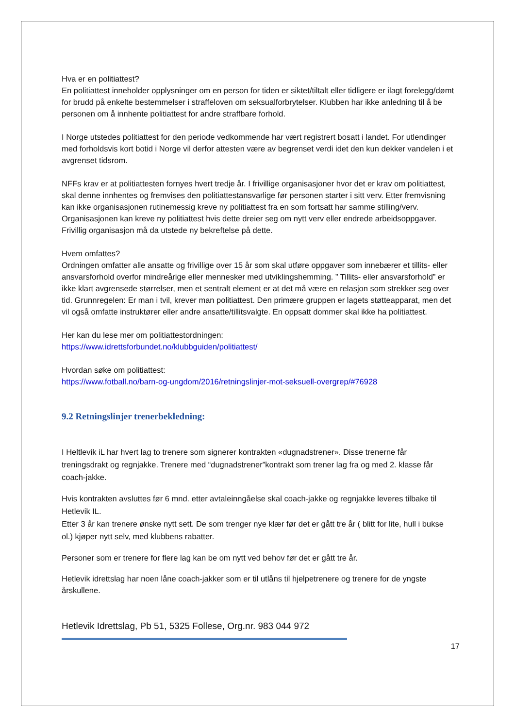Hva er en politiattest?
En politiattest inneholder opplysninger om en person for tiden er siktet/tiltalt eller tidligere er ilagt forelegg/dømt for brudd på enkelte bestemmelser i straffeloven om seksualforbrytelser. Klubben har ikke anledning til å be personen om å innhente politiattest for andre straffbare forhold.
I Norge utstedes politiattest for den periode vedkommende har vært registrert bosatt i landet. For utlendinger med forholdsvis kort botid i Norge vil derfor attesten være av begrenset verdi idet den kun dekker vandelen i et avgrenset tidsrom.
NFFs krav er at politiattesten fornyes hvert tredje år. I frivillige organisasjoner hvor det er krav om politiattest, skal denne innhentes og fremvises den politiattestansvarlige før personen starter i sitt verv. Etter fremvisning kan ikke organisasjonen rutinemessig kreve ny politiattest fra en som fortsatt har samme stilling/verv. Organisasjonen kan kreve ny politiattest hvis dette dreier seg om nytt verv eller endrede arbeidsoppgaver. Frivillig organisasjon må da utstede ny bekreftelse på dette.
Hvem omfattes?
Ordningen omfatter alle ansatte og frivillige over 15 år som skal utføre oppgaver som innebærer et tillits- eller ansvarsforhold overfor mindreårige eller mennesker med utviklingshemming. ” Tillits- eller ansvarsforhold” er ikke klart avgrensede størrelser, men et sentralt element er at det må være en relasjon som strekker seg over tid. Grunnregelen: Er man i tvil, krever man politiattest. Den primære gruppen er lagets støtteapparat, men det vil også omfatte instruktører eller andre ansatte/tillitsvalgte. En oppsatt dommer skal ikke ha politiattest.
Her kan du lese mer om politiattestordningen:
https://www.idrettsforbundet.no/klubbguiden/politiattest/
Hvordan søke om politiattest:
https://www.fotball.no/barn-og-ungdom/2016/retningslinjer-mot-seksuell-overgrep/#76928
9.2 Retningslinjer trenerbekledning:
I Heltlevik iL har hvert lag to trenere som signerer kontrakten «dugnadstrener». Disse trenerne får treningsdrakt og regnjakke. Trenere med “dugnadstrener”kontrakt som trener lag fra og med 2. klasse får coach-jakke.
Hvis kontrakten avsluttes før 6 mnd. etter avtaleinngåelse skal coach-jakke og regnjakke leveres tilbake til Hetlevik IL.
Etter 3 år kan trenere ønske nytt sett. De som trenger nye klær før det er gått tre år ( blitt for lite, hull i bukse ol.) kjøper nytt selv, med klubbens rabatter.
Personer som er trenere for flere lag kan be om nytt ved behov før det er gått tre år.
Hetlevik idrettslag har noen låne coach-jakker som er til utlåns til hjelpetrenere og trenere for de yngste årskullene.
Hetlevik Idrettslag, Pb 51, 5325 Follese, Org.nr. 983 044 972
17